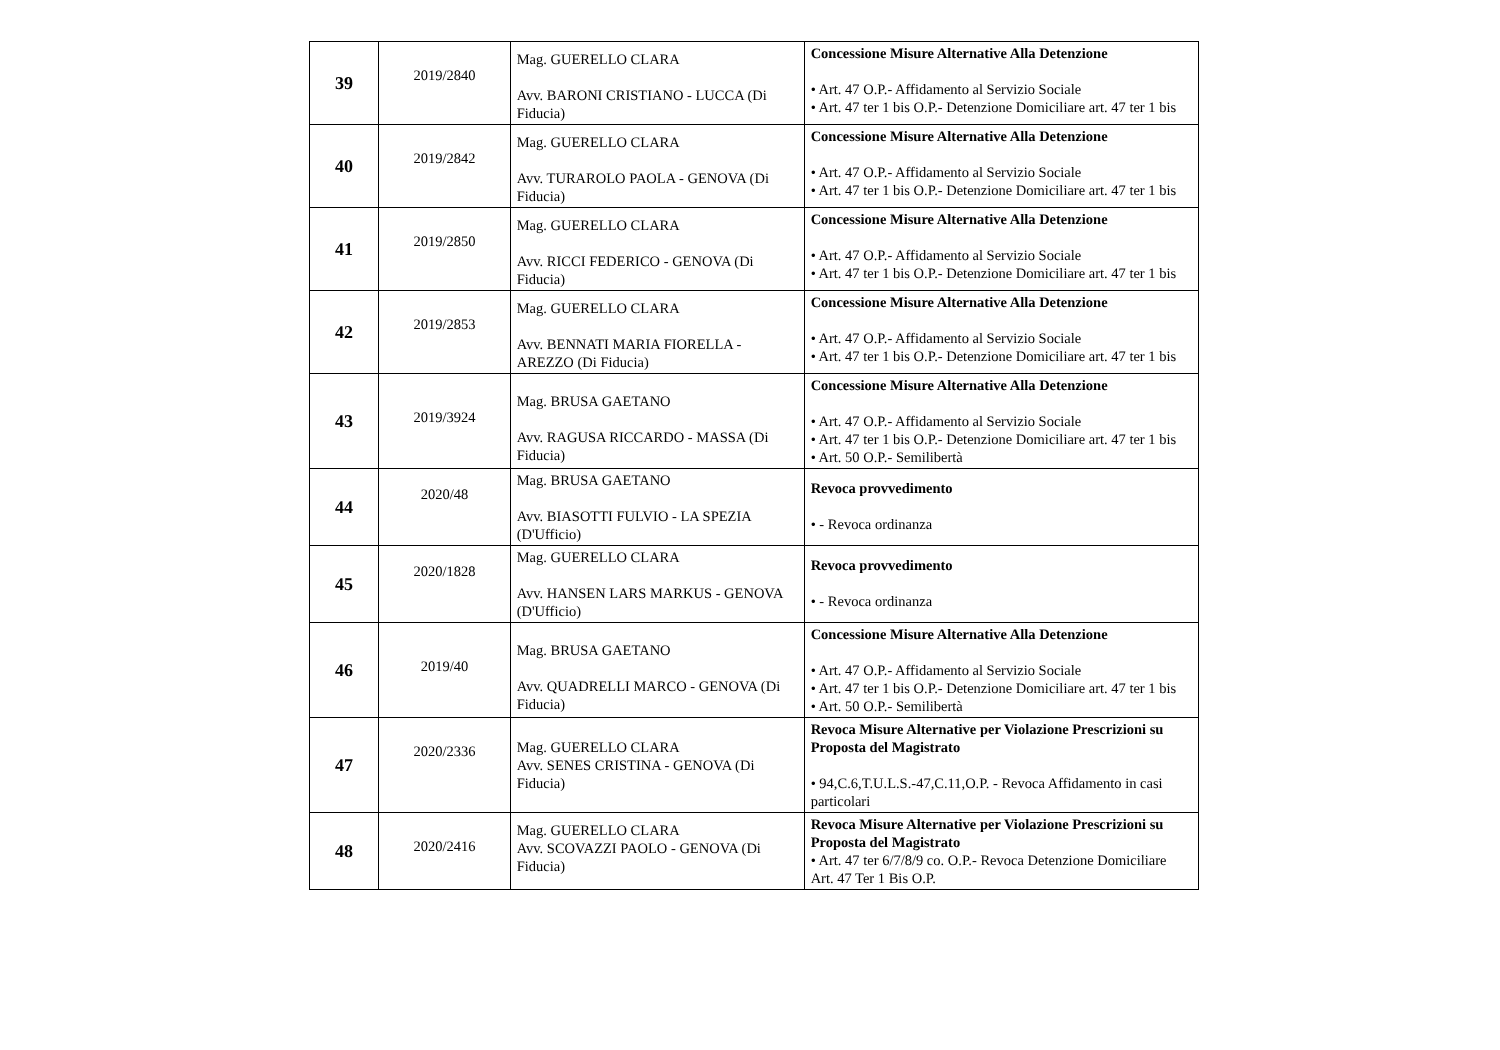| 39 | 2019/2840 | Mag. GUERELLO CLARA Avv. BARONI CRISTIANO - LUCCA (Di Fiducia) | Concessione Misure Alternative Alla Detenzione • Art. 47 O.P.- Affidamento al Servizio Sociale • Art. 47 ter 1 bis O.P.- Detenzione Domiciliare art. 47 ter 1 bis |
| 40 | 2019/2842 | Mag. GUERELLO CLARA Avv. TURAROLO PAOLA - GENOVA (Di Fiducia) | Concessione Misure Alternative Alla Detenzione • Art. 47 O.P.- Affidamento al Servizio Sociale • Art. 47 ter 1 bis O.P.- Detenzione Domiciliare art. 47 ter 1 bis |
| 41 | 2019/2850 | Mag. GUERELLO CLARA Avv. RICCI FEDERICO - GENOVA (Di Fiducia) | Concessione Misure Alternative Alla Detenzione • Art. 47 O.P.- Affidamento al Servizio Sociale • Art. 47 ter 1 bis O.P.- Detenzione Domiciliare art. 47 ter 1 bis |
| 42 | 2019/2853 | Mag. GUERELLO CLARA Avv. BENNATI MARIA FIORELLA - AREZZO (Di Fiducia) | Concessione Misure Alternative Alla Detenzione • Art. 47 O.P.- Affidamento al Servizio Sociale • Art. 47 ter 1 bis O.P.- Detenzione Domiciliare art. 47 ter 1 bis |
| 43 | 2019/3924 | Mag. BRUSA GAETANO Avv. RAGUSA RICCARDO - MASSA (Di Fiducia) | Concessione Misure Alternative Alla Detenzione • Art. 47 O.P.- Affidamento al Servizio Sociale • Art. 47 ter 1 bis O.P.- Detenzione Domiciliare art. 47 ter 1 bis • Art. 50 O.P.- Semilibertà |
| 44 | 2020/48 | Mag. BRUSA GAETANO Avv. BIASOTTI FULVIO - LA SPEZIA (D'Ufficio) | Revoca provvedimento • - Revoca ordinanza |
| 45 | 2020/1828 | Mag. GUERELLO CLARA Avv. HANSEN LARS MARKUS - GENOVA (D'Ufficio) | Revoca provvedimento • - Revoca ordinanza |
| 46 | 2019/40 | Mag. BRUSA GAETANO Avv. QUADRELLI MARCO - GENOVA (Di Fiducia) | Concessione Misure Alternative Alla Detenzione • Art. 47 O.P.- Affidamento al Servizio Sociale • Art. 47 ter 1 bis O.P.- Detenzione Domiciliare art. 47 ter 1 bis • Art. 50 O.P.- Semilibertà |
| 47 | 2020/2336 | Mag. GUERELLO CLARA Avv. SENES CRISTINA - GENOVA (Di Fiducia) | Revoca Misure Alternative per Violazione Prescrizioni su Proposta del Magistrato • 94,C.6,T.U.L.S.-47,C.11,O.P. - Revoca Affidamento in casi particolari |
| 48 | 2020/2416 | Mag. GUERELLO CLARA Avv. SCOVAZZI PAOLO - GENOVA (Di Fiducia) | Revoca Misure Alternative per Violazione Prescrizioni su Proposta del Magistrato • Art. 47 ter 6/7/8/9 co. O.P.- Revoca Detenzione Domiciliare Art. 47 Ter 1 Bis O.P. |